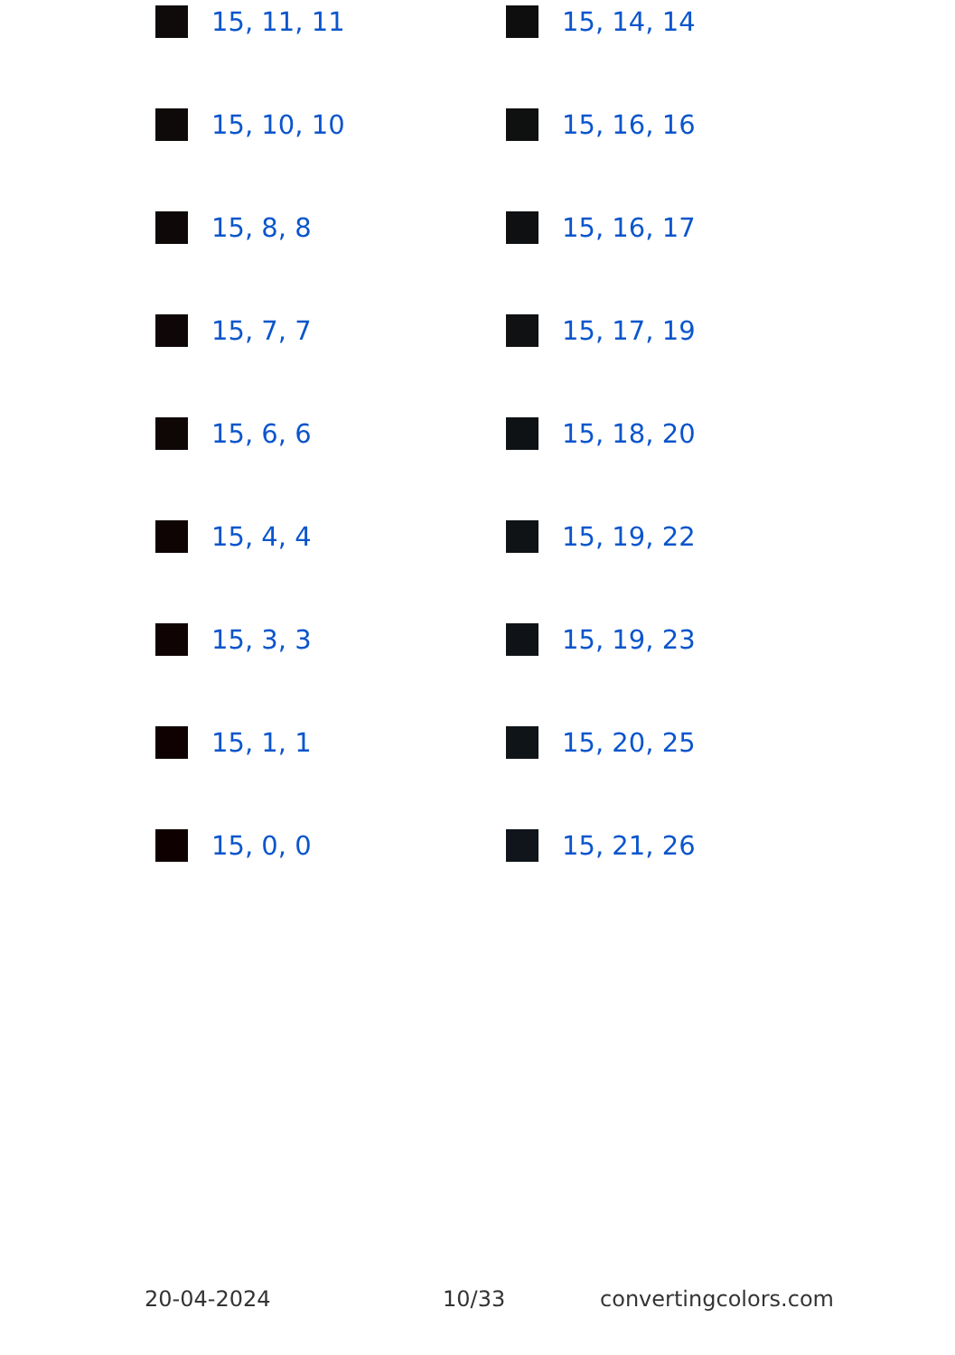15, 11, 11 15, 14, 14
15, 10, 10 15, 16, 16
15, 8, 8 15, 16, 17
15, 7, 7 15, 17, 19
15, 6, 6 15, 18, 20
15, 4, 4 15, 19, 22
15, 3, 3 15, 19, 23
15, 1, 1 15, 20, 25
15, 0, 0 15, 21, 26
20-04-2024 10/33 convertingcolors.com